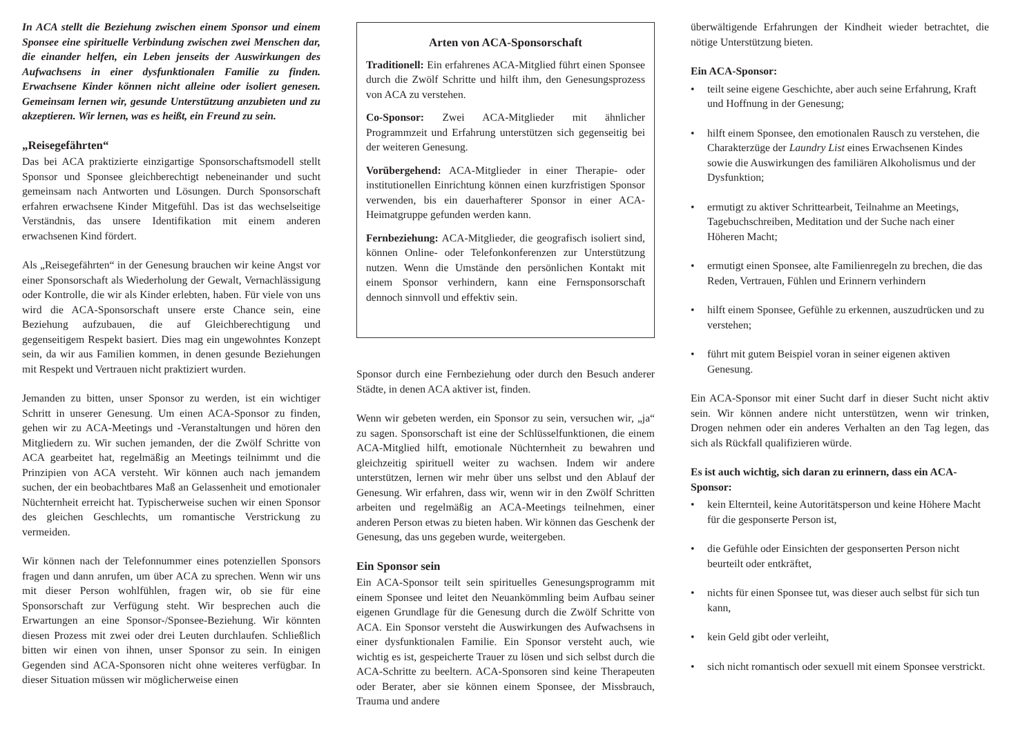In ACA stellt die Beziehung zwischen einem Sponsor und einem Sponsee eine spirituelle Verbindung zwischen zwei Menschen dar, die einander helfen, ein Leben jenseits der Auswirkungen des Aufwachsens in einer dysfunktionalen Familie zu finden. Erwachsene Kinder können nicht alleine oder isoliert genesen. Gemeinsam lernen wir, gesunde Unterstützung anzubieten und zu akzeptieren. Wir lernen, was es heißt, ein Freund zu sein.
„Reisegefährten“
Das bei ACA praktizierte einzigartige Sponsorschaftsmodell stellt Sponsor und Sponsee gleichberechtigt nebeneinander und sucht gemeinsam nach Antworten und Lösungen. Durch Sponsorschaft erfahren erwachsene Kinder Mitgefühl. Das ist das wechselseitige Verständnis, das unsere Identifikation mit einem anderen erwachsenen Kind fördert.
Als „Reisegefährten“ in der Genesung brauchen wir keine Angst vor einer Sponsorschaft als Wiederholung der Gewalt, Vernachlässigung oder Kontrolle, die wir als Kinder erlebten, haben. Für viele von uns wird die ACA-Sponsorschaft unsere erste Chance sein, eine Beziehung aufzubauen, die auf Gleichberechtigung und gegenseitigem Respekt basiert. Dies mag ein ungewohntes Konzept sein, da wir aus Familien kommen, in denen gesunde Beziehungen mit Respekt und Vertrauen nicht praktiziert wurden.
Jemanden zu bitten, unser Sponsor zu werden, ist ein wichtiger Schritt in unserer Genesung. Um einen ACA-Sponsor zu finden, gehen wir zu ACA-Meetings und -Veranstaltungen und hören den Mitgliedern zu. Wir suchen jemanden, der die Zwölf Schritte von ACA gearbeitet hat, regelmäßig an Meetings teilnimmt und die Prinzipien von ACA versteht. Wir können auch nach jemandem suchen, der ein beobachtbares Maß an Gelassenheit und emotionaler Nüchternheit erreicht hat. Typischerweise suchen wir einen Sponsor des gleichen Geschlechts, um romantische Verstrickung zu vermeiden.
Wir können nach der Telefonnummer eines potenziellen Sponsors fragen und dann anrufen, um über ACA zu sprechen. Wenn wir uns mit dieser Person wohlfühlen, fragen wir, ob sie für eine Sponsorschaft zur Verfügung steht. Wir besprechen auch die Erwartungen an eine Sponsor-/Sponsee-Beziehung. Wir könnten diesen Prozess mit zwei oder drei Leuten durchlaufen. Schließlich bitten wir einen von ihnen, unser Sponsor zu sein. In einigen Gegenden sind ACA-Sponsoren nicht ohne weiteres verfügbar. In dieser Situation müssen wir möglicherweise einen
Arten von ACA-Sponsorschaft
Traditionell: Ein erfahrenes ACA-Mitglied führt einen Sponsee durch die Zwölf Schritte und hilft ihm, den Genesungsprozess von ACA zu verstehen.
Co-Sponsor: Zwei ACA-Mitglieder mit ähnlicher Programmzeit und Erfahrung unterstützen sich gegenseitig bei der weiteren Genesung.
Vorübergehend: ACA-Mitglieder in einer Therapie- oder institutionellen Einrichtung können einen kurzfristigen Sponsor verwenden, bis ein dauerhafterer Sponsor in einer ACA-Heimatgruppe gefunden werden kann.
Fernbeziehung: ACA-Mitglieder, die geografisch isoliert sind, können Online- oder Telefonkonferenzen zur Unterstützung nutzen. Wenn die Umstände den persönlichen Kontakt mit einem Sponsor verhindern, kann eine Fernsponsorschaft dennoch sinnvoll und effektiv sein.
Sponsor durch eine Fernbeziehung oder durch den Besuch anderer Städte, in denen ACA aktiver ist, finden.
Wenn wir gebeten werden, ein Sponsor zu sein, versuchen wir, „ja“ zu sagen. Sponsorschaft ist eine der Schlüsselfunktionen, die einem ACA-Mitglied hilft, emotionale Nüchternheit zu bewahren und gleichzeitig spirituell weiter zu wachsen. Indem wir andere unterstützen, lernen wir mehr über uns selbst und den Ablauf der Genesung. Wir erfahren, dass wir, wenn wir in den Zwölf Schritten arbeiten und regelmäßig an ACA-Meetings teilnehmen, einer anderen Person etwas zu bieten haben. Wir können das Geschenk der Genesung, das uns gegeben wurde, weitergeben.
Ein Sponsor sein
Ein ACA-Sponsor teilt sein spirituelles Genesungsprogramm mit einem Sponsee und leitet den Neuankömmling beim Aufbau seiner eigenen Grundlage für die Genesung durch die Zwölf Schritte von ACA. Ein Sponsor versteht die Auswirkungen des Aufwachsens in einer dysfunktionalen Familie. Ein Sponsor versteht auch, wie wichtig es ist, gespeicherte Trauer zu lösen und sich selbst durch die ACA-Schritte zu beeltern. ACA-Sponsoren sind keine Therapeuten oder Berater, aber sie können einem Sponsee, der Missbrauch, Trauma und andere
überwältigende Erfahrungen der Kindheit wieder betrachtet, die nötige Unterstützung bieten.
Ein ACA-Sponsor:
• teilt seine eigene Geschichte, aber auch seine Erfahrung, Kraft und Hoffnung in der Genesung;
• hilft einem Sponsee, den emotionalen Rausch zu verstehen, die Charakterzüge der Laundry List eines Erwachsenen Kindes sowie die Auswirkungen des familiären Alkoholismus und der Dysfunktion;
• ermutigt zu aktiver Schrittearbeit, Teilnahme an Meetings, Tagebuchschreiben, Meditation und der Suche nach einer Höheren Macht;
• ermutigt einen Sponsee, alte Familienregeln zu brechen, die das Reden, Vertrauen, Fühlen und Erinnern verhindern
• hilft einem Sponsee, Gefühle zu erkennen, auszudrücken und zu verstehen;
• führt mit gutem Beispiel voran in seiner eigenen aktiven Genesung.
Ein ACA-Sponsor mit einer Sucht darf in dieser Sucht nicht aktiv sein. Wir können andere nicht unterstützen, wenn wir trinken, Drogen nehmen oder ein anderes Verhalten an den Tag legen, das sich als Rückfall qualifizieren würde.
Es ist auch wichtig, sich daran zu erinnern, dass ein ACA-Sponsor:
• kein Elternteil, keine Autoritätsperson und keine Höhere Macht für die gesponserte Person ist,
• die Gefühle oder Einsichten der gesponserten Person nicht beurteilt oder entkräftet,
• nichts für einen Sponsee tut, was dieser auch selbst für sich tun kann,
• kein Geld gibt oder verleiht,
• sich nicht romantisch oder sexuell mit einem Sponsee verstrickt.